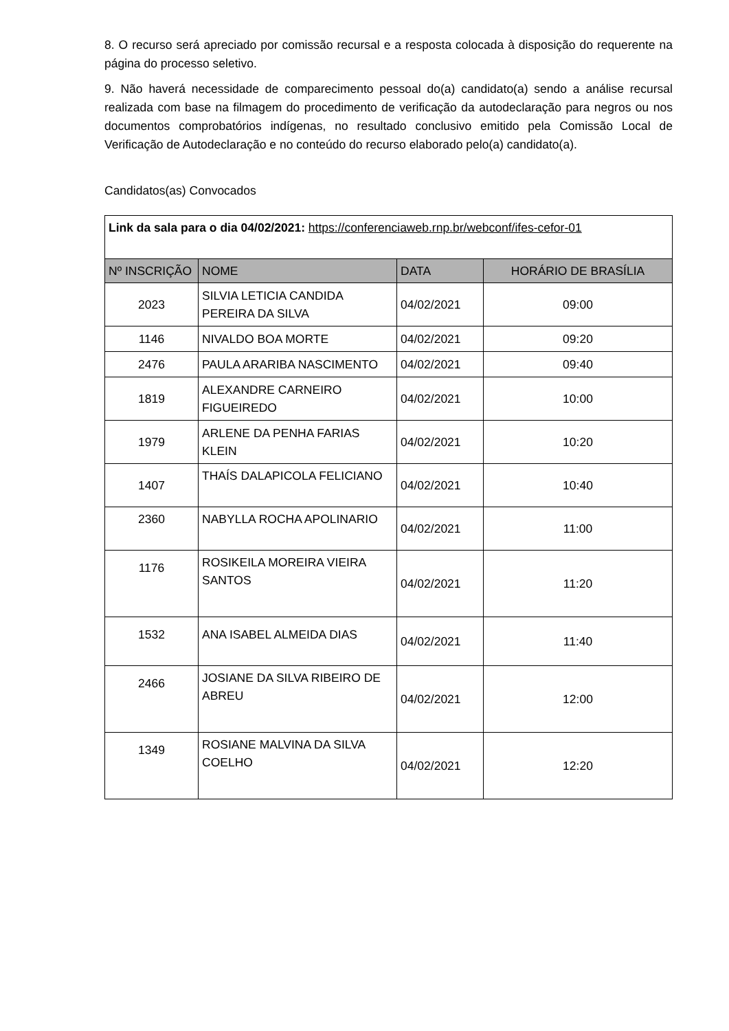8. O recurso será apreciado por comissão recursal e a resposta colocada à disposição do requerente na página do processo seletivo.
9. Não haverá necessidade de comparecimento pessoal do(a) candidato(a) sendo a análise recursal realizada com base na filmagem do procedimento de verificação da autodeclaração para negros ou nos documentos comprobatórios indígenas, no resultado conclusivo emitido pela Comissão Local de Verificação de Autodeclaração e no conteúdo do recurso elaborado pelo(a) candidato(a).
Candidatos(as) Convocados
| Link da sala para o dia 04/02/2021: https://conferenciaweb.rnp.br/webconf/ifes-cefor-01 | | | |
| Nº INSCRIÇÃO | NOME | DATA | HORÁRIO DE BRASÍLIA |
| 2023 | SILVIA LETICIA CANDIDA PEREIRA DA SILVA | 04/02/2021 | 09:00 |
| 1146 | NIVALDO BOA MORTE | 04/02/2021 | 09:20 |
| 2476 | PAULA ARARIBA NASCIMENTO | 04/02/2021 | 09:40 |
| 1819 | ALEXANDRE CARNEIRO FIGUEIREDO | 04/02/2021 | 10:00 |
| 1979 | ARLENE DA PENHA FARIAS KLEIN | 04/02/2021 | 10:20 |
| 1407 | THAÍS DALAPICOLA FELICIANO | 04/02/2021 | 10:40 |
| 2360 | NABYLLA ROCHA APOLINARIO | 04/02/2021 | 11:00 |
| 1176 | ROSIKEILA MOREIRA VIEIRA SANTOS | 04/02/2021 | 11:20 |
| 1532 | ANA ISABEL ALMEIDA DIAS | 04/02/2021 | 11:40 |
| 2466 | JOSIANE DA SILVA RIBEIRO DE ABREU | 04/02/2021 | 12:00 |
| 1349 | ROSIANE MALVINA DA SILVA COELHO | 04/02/2021 | 12:20 |